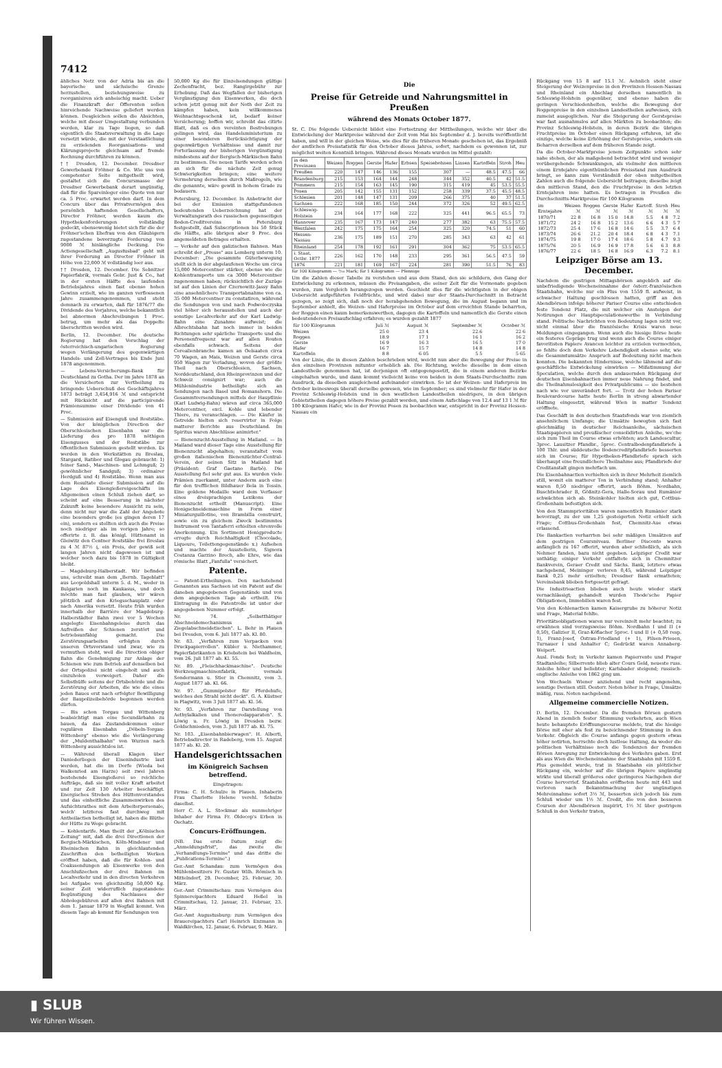7412
ähliches Netz von der Adria bis an die bayerische und sächsische Grenze herzustellen, beziehungsweise zu reorganisiren sich anheischig macht. Ueber die Finanzkraft der Offerenten sollen hinreichende Nachweise geliefert werden können. Desgleichen sollen die Absichten, welche mit dieser Umgestaltung verbunden werden, klar zu Tage liegen, so daß eigentlich die Staatsverwaltung in die Lage versetzt würde, die mit der Verstaatlichung zu erzielenden Reorganisations- und Klärungsprojecte gleichsam auf fremde Rechnung durchführen zu können.
†† Dresden, 12. December. Dresdner Gewerbebank Fröhner & Co. Wie uns von competenter Seite mitgetheilt wird, gestaltet sich die Concursmasse der Dresdner Gewerbebank derart ungünstig, daß für die Spareinleger eine Quote von nur ca. 5 Proc. erwartet werden darf. In dem Concurs über das Privatvermögen des persönlich haftenden Gesellschafters, Director Fröhner, werden kaum die Hypothekenforderungen vollständig gedeckt, ebensowenig bietet sich für die der Fröhner'schen Ehefrau von den Gläubigern zugestandene bevorzugte Forderung von 9000 ℳ hinlängliche Deckung. Die Actiengesellschaft „Augustusbad" geht mit ihrer Forderung an Director Fröhner in Höhe von 22,000 ℳ vollständig leer aus.
†† Dresden, 12. December. Die Sebnitzer Papierfabrik, vormals Gebr. Just & Co., hat in der ersten Hälfte des laufenden Betriebsjahres einen fast ebenso hohen Gewinn erzielt, wie im ganzen verflossenen Jahre zusammengenommen, und steht demnach zu erwarten, daß für 1876/77 die Dividende des Vorjahres, welche bekanntlich bei abnormen Abschreibungen 1 Proc. betrug, um mehr als das Doppelte überschritten werden wird.
Berlin, 12. December. Die deutsche Regierung hat den Vorschlag der österreichisch-ungarischen Regierung wegen Verlängerung des gegenwärtigen Handels- und Zoll-Vertrages bis Ende Juni 1878 angenommen.
— Lebens-Versicherungs-Bank für Deutschland zu Gotha. Der im Jahre 1878 an die Versicherten zur Vertheilung zu bringende Ueberschuß des Geschäftsjahres 1873 beträgt 3,454,916 ℳ und entspricht mit Rücksicht auf die participirende Prämiensumme einer Dividende von 41 Proc.
— Submission auf Eisenguß und Roststäbe. Von der königlichen Direction der Oberschlesischen Eisenbahn war die Lieferung des pro 1878 nöthigen Eisengusses und der Roststäbe zur öffentlichen Submission gestellt worden. Es werden in den Werkstätten zu Breslau, Stargard, Ratibor und Glogau gebraucht: 1) feiner Sand-, Maschinen- und Lehmguß; 2) gewöhnlicher Sandguß; 3) ordinairer Herdguß und 4) Roststäbe. Wenn man aus dem Resultate dieser Submission auf die Lage des Eisengießereigeschäfts im Allgemeinen einen Schluß ziehen darf, so scheint auf eine Besserung in nächster Zukunft keine besondere Aussicht zu sein, denn nicht nur war die Zahl der Angebote eine besonders große (es gingen deren 17 ein), sondern es stellten sich auch die Preise noch niedriger als im vorigen Jahre; so offerirte z. B. das königl. Hüttenamt in Gleiwitz den Centner Roststäbe frei Breslau zu 4 ℳ 87½ ₰, ein Preis, der gewiß seit langen Jahren nicht dagewesen ist und welcher noch dazu bis 1878 in Gültigkeit bleibt.
— Magdeburg-Halberstadt. Wir befinden uns, schreibt man dem „Bernb. Tageblatt" aus Leopoldshall unterm 5. d. M., weder in Bulgarien noch im Kaukasus, und doch möchte man fast glauben, wir wären plötzlich auf den Kriegsschauplatz oder nach Amerika versetzt. Heute früh wurden innerhalb der Barrière der Magdeburg-Halberstädter Bahn zwei vor 5 Wochen angelegte Eisenbahngeleise durch das Aufreißen der Schienen zerstört und betriebsunfähig gemacht. Die Zerstörungsarbeiten erfolgten durch unseren Ortsvorstand und zwar, wie zu vermuthen steht, weil die Direction obiger Bahn die Genehmigung zur Anlage der Schienen wie zum Betrieb auf denselben bei der Ortspolizei nicht eingeholt und auch einzuholen verweigert. Daher die Selbsthülfe seitens der Ortsbehörde und die Zerstörung der Arbeiten, die wie die eines jeden Baues erst nach erfolgter Bewilligung der Baupolizeibehörde begonnen werden dürfen.
— Bis schon Torgau und Wittenberg beabsichtigt man eine Secundärbahn zu bauen, da das Zustandekommen einer regulären Eisenbahn „Döbeln-Torgau-Wittenberg" ebenso wie die Verlängerung der „Muldenthalbahn" von Wurzen nach Wittenberg aussichtslos ist.
— Während überall Klagen über Daniederliegen der Eisenindustrie laut werden, hat die im Dorfe (Wieda bei Walkenried am Harze) seit zwei Jahren bestehende Eisengießerei so reichliche Aufträge, daß sie mit voller Kraft arbeitet und zur Zeit 130 Arbeiter beschäftigt. Energisches Streben des Hüttenvorstandes und das einheitliche Zusammenwirken des Aufsichtsrathes mit dem Arbeiterpersonale, welch' letzteres fast durchweg mit Antheilactien betheiligt ist, haben die Blüthe der Hütte zu Wege gebracht.
— Kohlentarife. Man theilt der „Kölnischen Zeitung" mit, daß die drei Directionen der Bergisch-Märkischen, Köln-Mindener und Rheinischen Bahn in gleichlautenden Zuschriften den betheiligten Werken eröffnet haben, daß die für Kohlen- und Coakssendungen ab Eisenwerke von den Anschlußzechen der drei Bahnen im Localverkehr und in den directen Verkehren bei Aufgabe von gleichzeitig 50,000 Kg. seiner Zeit widerruflich zugestandene Begünstigung des Nachlasses der Abholegebühren auf allen drei Bahnen mit dem 1. Januar 1879 in Wegfall kommt. Von diesem Tage ab kommt für Sendungen von
50,000 Kg die für Einzelsendungen gültige Zechenfracht, bez. Rangirgebühr zur Erhebung. Daß das Wegfallen der bisherigen Vergünstigung den Eisenwerken, die doch schon jetzt genug mit der Noth der Zeit zu kämpfen haben, kein willkommenes Weihnachtsgeschenk ist, bedarf keiner Versicherung; hoffen wir, schreibt das citirte Blatt, daß es den vereinten Bestrebungen gelingen wird, das Handelsministerium zu einer besonderen Berücksichtigung der gegenwärtigen Verhältnisse und damit zur Forterlassung der bisherigen Vergünstigung mindestens auf der Bergisch-Märkischen Bahn zu bestimmen. Die neuen Tarife werden schon an sich für die nächste Zeit genug Schwierigkeiten bringen; eine weitere Vermehrung derselben durch Maßregeln, wie die genannte, wäre gewiß in hohem Grade zu bedauern.
Petersburg, 12. December. In Anbetracht der bei der Emission stattgefundenen bedeutenden Ueberzeichnung hat der Verwaltungsrath des russischen gegenseitigen Boden-Creditvereins in Petersburg festgestellt, daß Subscriptionen bis 50 Stück die Hälfte, alle übrigen aber 9 Proc. des angemeldeten Betrages erhalten.
— Verkehr auf den galizischen Bahnen. Man schreibt der „Presse" aus Lemberg unterm 10. December: „Die gesammte Güterbewegung stellt sich in der abgelaufenen Woche um circa 15,000 Metercentner stärker, ebenso wie die Kohlentransporte um ca 3000 Metercentner zugenommen haben; rücksichtlich der Zuzüge ist auf den Linien der Czernowitz-Jassy Bahn eine ansehnlichere Transportabnahme von ca. 35 000 Metercentner zu constatiren, während die Sendungen von und nach Podwoloczyska viel höher sich herausstellen und auch der sonstige Localverkehr auf der Karl Ludwig-Bahn eine Zunahme aufweist; die Albrechtsbahn hat noch immer in beiden Richtungen sehr spärliche Transporte und die Personenfrequenz war auf allen Routen ebenfalls schwach. Seitens der Cerealienbranche kamen an Oelsaaten circa 70 Wagen, an Mais, Weizen und Gerste circa 950 Wagen zur Verladung, wovon der größte Theil nach Oberschlesien, Sachsen, Norddeutschland, den Rheinprovinzen und der Schweiz consignirt war; auch die Mühlenindustrie betheiligte sich an Sendungen nach Basel und Romanshorn. Die Gesammtversendungen mittels der Hauptlinie (Karl Ludwig-Bahn) wären auf circa 365,000 Metercentner, excl. Kohle und lebender Thiere, zu veranschlagen. — Die Käufer in Getreide hielten sich reservirter in Folge matterer Berichte aus Deutschland. Im Spiritus waren Abschlüsse animirter."
— Bienenzucht-Ausstellung in Mailand. — In Mailand ward dieser Tage eine Ausstellung für Bienenzucht abgehalten; veranstaltet vom großen italienischen Bienenzüchter-Central-Verein, der seinen Sitz in Mailand hat (Präsident: Graf Gaetano Barbò). Die Ausstellung fiel sehr gut aus. Es wurden viele Prämien zuerkannt, unter Anderm auch eine für den trefflichen Bildhauer Bela in Tessin. Eine goldene Medaille ward dem Verfasser eines dreisprachigen Lexikons der Bienenzucht ertheilt (Manuscript). Eine Honigschneidemaschine in Form einer Miniaturguillotine, von Brambilla construirt, sowie ein zu gleichem Zweck bestimmtes Instrument von Tantaferri erhielten ehrenvolle Anerkennung. Ein Sortiment Honigproducte erregte durch Reichhaltigkeit (Chocolade, Liqueure, Toilettengegenstände x.) Aufsehen und machte der Ausstellerin, Signora Costanza Garzino Brech, alle Ehre, wie das römische Blatt „Fanfulla" versichert.
Patente.
— Patent-Ertheilungen. Den nachstehend Genannten aus Sachsen ist ein Patent auf die daneben angegebenen Gegenstände und von dem angegebenen Tage ab ertheilt. Die Eintragung in die Patentrolle ist unter der angegebenen Nummer erfolgt.
Nr. 74. „Selbstthätiger Abschneidemechanismus an Ziegelabschneidetischen". L. Behr in Plauen bei Dresden, vom 6. Juli 1877 ab. Kl. 80.
Nr. 83. „Verfahren zum Verpacken von Druckpapierrollen". Kübler u. Niethammer, Papierfabrikanten in Kriebstein bei Waldheim, vom 26. Juli 1877 ab. Kl. 55.
Nr. 89. „Fleischhackmaschine". Deutsche Werkzeugmaschinenfabrik, vormals Sondermann u. Stier in Chemnitz, vom 3. August 1877 ab. Kl. 66.
Nr. 97. „Gummipolster für Pferdehufe, welches den Strahl nicht deckt". G. A. Küstner in Plagwitz, vom 3 Juli 1877 ab. Kl. 56.
Nr. 93. „Verfahren zur Darstellung von Aethylalkalien und Thoneredapparaten". S. Löwig u. Fr. Löwig in Dresden bezw. Goldschmieden, vom 3. Juli 1877 ab. Kl. 75.
Nr. 103. „Eisenbahnbierwagen". H. Alberti, Betriebsdirector in Radeberg, vom 15. August 1877 ab. Kl. 20.
Handelsgerichtssachen
im Königreich Sachsen betreffend.
Eingetragen:
Firma: C. H. Schulze in Plauen. Inhaberin Frau Charlotte Helene verehl. Schulze daselbst.
Herr C. A. L. Stockmar als nunmehriger Inhaber der Firma Fr. Oldecop's Erben in Oschatz.
Concurs-Eröffnungen.
(NB. Das erste Datum zeigt die „Anmeldungsfrist", das zweite die „Verhandlungs-Termine" und das dritte die „Publications-Termine".)
Ger.-Amt Schandau: zum Vermögen des Mühlenbesitzers Fr. Gustav Wilh. Römisch in Mittelndorf, 29. December, 25. Februar, 30. März.
Ger.-Amt Crimmitschau: zum Vermögen des Spinnereipachters Eduard Heßel in Crimmitschau, 12. Januar, 21. Februar, 23. März.
Ger.-Amt Augustusburg: zum Vermögen des Brauereipachters Carl Heinrich Enzmann in Waldkirchen, 12. Januar, 6. Februar, 9. März.
Die
Preise für Getreide und Nahrungsmittel in Preußen
während des Monats October 1877.
St. C. Die folgende Uebersicht bildet eine Fortsetzung der Mittheilungen, welche wir über die Entwickelung der Marktpreise während der Zeit vom Mai bis September d. J. bereits veröffentlicht haben, und will in der gleichen Weise, wie dies für die früheren Monate geschehen ist, das Ergebniß der amtlichen Preisstatistik für den October dieses Jahres, sofort, nachdem es gewonnen ist, zur möglichst weiten Kenntniß bringen. Während dieses Monats wurden im Mittel gezahlt:
| in den Provinzen | Weizen | Roggen | Gerste | Hafer | Erbsen | Speisebohnen | Linsen | Kartoffeln | Stroh | Heu |
| --- | --- | --- | --- | --- | --- | --- | --- | --- | --- | --- |
| Preußen | 220 | 147 | 146 | 136 | 155 | 307 | — | 48.5 | 47.5 | 66 |
| Brandenburg | 215 | 153 | 164 | 144 | 248 | 344 | 352 | 40.5 | 42 | 51.5 |
| Pommern | 215 | 154 | 163 | 145 | 190 | 315 | 419 | 45 | 53.5 | 55.5 |
| Posen | 205 | 142 | 155 | 131 | 152 | 258 | 339 | 37.5 | 45.5 | 48.5 |
| Schlesien | 201 | 148 | 147 | 131 | 209 | 266 | 375 | 40 | 37 | 51.5 |
| Sachsen | 222 | 168 | 185 | 150 | 244 | 372 | 326 | 52 | 49.5 | 62.5 |
| Schleswig-Holstein | 234 | 164 | 177 | 168 | 222 | 325 | 441 | 96.5 | 65.5 | 73 |
| Hannover | 235 | 167 | 173 | 147 | 240 | 277 | 382 | 63 | 75.5 | 57.5 |
| Westfalen | 242 | 175 | 175 | 164 | 254 | 325 | 320 | 74.5 | 51 | 60 |
| Hessen-Nassau | 236 | 175 | 189 | 151 | 270 | 285 | 343 | 63 | 42 | 61 |
| Rheinland | 254 | 178 | 192 | 161 | 291 | 304 | 362 | 75 | 53.5 | 65.5 |
| i. Staat, Octbr. 1877 | 226 | 162 | 170 | 148 | 233 | 295 | 361 | 56.5 | 47.5 | 59 |
| 1876 | 221 | 181 | 169 | 167 | 224 | 281 | 390 | 51.5 | 76 | 83 |
für 100 Kilogramm — ¹/₁₀ Mark; für 1 Kilogramm — Pfennige
Um die Zahlen dieser Tabelle zu verstehen und aus dem Stand, den sie schildern, den Gang der Entwickelung zu erkennen, müssen die Preisangaben, die seiner Zeit für die Vormonate gegeben wurden, zum Vergleich herangezogen werden. Geschieht dies für die wichtigsten in der obigen Uebersicht aufgeführten Feldfrüchte, und wird dabei nur der Staats-Durchschnitt in Betracht gezogen, so zeigt sich, daß noch der herabgehenden Bewegung, die im August begann und im September anhielt, die Weizen- und Haferpreise im October auf dem erreichten Stande beharrten, der Roggen einen kaum bemerkenswerthen, dagegen die Kartoffeln und namentlich die Gerste einen bedeutenderen Preisaufschlag erfahren; es wurden gezahlt 1877
| für 100 Kilogramm | Juli ℳ | August ℳ | September ℳ | October ℳ |
| --- | --- | --- | --- | --- |
| Weizen | 25 0 | 23 4 | 22.6 | 22 6 |
| Roggen | 18.9 | 17 1 | 16 1 | 16 2 |
| Gerste | 16 9 | 16 3 | 16 5 | 17 0 |
| Hafer | 16 7 | 15 7 | 14 8 | 14 8 |
| Kartoffeln | 8 8 | 6 05 | 5 5 | 5 65 |
Von der Linie, die in diesen Zahlen beschrieben wird, weicht nun aber die Bewegung der Preise in den einzelnen Provinzen mitunter erheblich ab. Die Richtung, welche dieselbe in dem einen Landestheile genommen hat, ist derjenigen oft entgegengesetzt, die in einem anderen Bezirke eingehalten wurde, und dann kommt vielleicht keine von beiden in dem Staats-Durchschnitte zum Ausdruck, da dieselben ausgleichend aufeinander einwirken. So ist der Weizen- und Haferpreis im October keineswegs überall derselbe gewesen, wie im September; es sind vielmehr für Hafer in der Provinz Schleswig-Holstein und in den westlichen Landestheilen niedrigere, in den übrigen Gebietstheilen dagegen höhere Preise gezahlt worden, und einem Aufschlage von 12.4 auf 13 1 ℳ für 100 Kilogramm Hafer, wie in der Provinz Posen zu beobachten war, entspricht in der Provinz Hessen-Nassau ein
Rückgang von 15 8 auf 15.1 ℳ. Aehnlich steht einer Steigerung der Weizenpreise in den Provinzen Hessen-Nassau und Rheinland ein Abschlag derselben namentlich in Schleswig-Holstein gegenüber, und ebenso haben die geringen Verschiedenheiten, welche die Bewegung der Roggenpreise in den einzelnen Landestheilen aufweisen, sich zumeist ausgeglichen. Nur die Steigerung der Gerstepreise war fast ausnahmslos auf allen Märkten zu beobachten; die Provinz Schleswig-Holstein, in deren Bezirk die übrigen Fruchtpreise im October einen Rückgang erfuhren, ist die einzige, welche keine Erhöhung der Gerstepreise, sondern ein Beharren derselben auf dem früheren Stande zeigt.
Da die October-Marktpreise jenem Zeitpunkte schon sehr nahe stehen, der als maßgebend betrachtet wird und weniger vorübergehende Schwankungen, als vielmehr den mittleren einem Erntejahre eigenthümlichen Preisstand zum Ausdruck bringt, so kann zum Verständniß der oben mitgetheilten Zahlen auch die folgende Uebersicht beitragen; dieselbe zeigt den mittleren Stand, den die Fruchtpreise in den letzten Erntejahren inne hatten. Es betragen in Preußen die Durchschnitts-Marktpreise für 100 Kilogramm
| im Erntejahre | Weizen ℳ | Roggen ℳ | Gerste ℳ | Hafer ℳ | Kartoff. ℳ | Stroh ℳ | Heu ℳ |
| --- | --- | --- | --- | --- | --- | --- | --- |
| 1870/71 | 22 8 | 16 8 | 15 0 | 14.8 | 5.5 | 4 8 | 7.2 |
| 1871/72 | 24 2 | 16 8 | 15 2 | 13.6 | 6 6 | 4 3 | 5 7 |
| 1872/73 | 25 4 | 17 6 | 16 8 | 14 6 | 5 5 | 3.7 | 6 4 |
| 1873/74 | 26 6 | 21.2 | 20 4 | 18.4 | 6 8 | 4 3 | 7.1 |
| 1874/75 | 19 8 | 17 0 | 17 4 | 18 6 | 5 8 | 4.7 | 9.3 |
| 1875/76 | 20 5 | 16.9 | 16 9 | 17 8 | 5 6 | 6 3 | 8.8 |
| 1876/77 | 22 6 | 18 5 | 16 8 | 16.9 | 6.3 | 7.2 | 8.1 |
Leipziger Börse am 13. December.
Nachdem die gestrigen Mittagsbörsen angeblich auf die unbefriedigende Wocheneinnahme der österr.-französischen Staatsbahn, welche nur ein Plus von 1559 fl. aufweist, in schwacher Haltung geschlossen hatten, griff an den Abendbörsen infolge höherer Pariser Course eine entschieden feste Tendenz Platz, die mit welcher ein Ansteigen der Notirungen der Hauptspeculationswerthe in Verbindung stand. Politische Nachrichten von Bedeutung lagen nicht vor, nicht einmal über die französische Krisis waren neue Meldungen eingegangen. Wenn auch die hiesige Börse heute ein festeres Gepräge trug und wenn auch die Course einiger favoritisten Papiere Avancen leichter zu erzielen vermochten, so fehlte doch dem Verkehre Lebendigkeit ebenso sehr, wie die Gesammtumsätze Anspruch auf Bedeutung nicht machen konnten. Die bekannten Hindernisse, welche lähmend auf die geschäftliche Entwickelung einwirken — Mißstimmung der Speculation, welche durch den andauernden Rückgang der deutschen Eisenbahnactien immer neue Nahrung findet, und die Theilnahmslosigkeit des Privatpublicums — sie bestehen nach wie vor unverändert fort. — Trotz der hohen Pariser Boulevardcourse hatte heute Berlin in streng abwartender Haltung eingesetzt, während Wien in matter Tendenz eröffnete.
Das Geschäft in den deutschen Staatsfonds war von ziemlich ansehnlichem Umfange; die Umsätze bewegten sich fast gleichmäßig in deutscher Reichsanleihe, sächsischen Staatspapieren und preußischer consolidirten Anleihe, we'che sich zum Theil im Course etwas erhöhten; auch Landescultur, 3proc. Lausitzer Pfandbr., 5proc. Centralbodenpfandbriefe à 100 Thlr. und süddeutsche Bodencreditpfandbriefe besserten sich im Course; für Hypotheken-Pfandbriefe sprach sich überhaupt eine freundlichere Theilnahme aus; Pfandbriefe der Creditanstalt gingen mehrfach um.
Die Eisenbahnactien verhielten sich in ihrer Mehrheit ziemlich still, womit ein matterer Ton in Verbindung stand; Anhalter waren 0,50 niedriger offerirt, auch Böhm. Nordbahn, Buschtiehrader B, Gößnitz-Gera, Halle-Sorau und Rumänier schwächten sich ab. Steinkohler hielten sich gut, Cottbus-Großenhain befestigten sich.
Von den Stammprioritäten waren namentlich Rumänier stark bevorzugt, zu der um 1,25 gesteigerten Notiz erhielt sich Frage; Cottbus-Großenhain fest, Chemnitz-Aue etwas erlassend.
Die Bankactien verharrten bei sehr mäßigen Umsätzen auf dem gestrigen Coursniveau. Berliner Disconto waren anfänglich zu 167 offerirt, wurden aber schließlich, als sich Nehmer fanden, bazu nicht gegeben. Leipziger Credit war unthätig; einiger Verkehr entfaltete sich in Chemnitzer Bankverein, Geraer Credit und Sächs. Bank, letztere etwas nachgebend, Meininger verloren 0,45, während Leipziger Bank 0,25 mehr erzielten; Dresdner Bank ermatteten; Vereinsbank blieben fortgesetzt gefragt.
Die Industrieactien blieben auch heute wieder stark vernachlässigt; gehandelt wurden Thode'sche Papier Obligationen, Immobilien waren fest.
Von den Kohlenactien kamen Kaisergrube zu höherer Notiz und Frage, Material fehlte.
Prioritätsobligationen waren nur vereinzelt mehr beachtet; zu erwähnen sind vorzugsweise Böhm. Nordbahn I und II (+ 0,50), Galizier II, Graz-Köflacher 5proc. I und II (+ 0,50 resp. 1), Franz-Josef, Ostrau-Friedland (+ 1), Pilsen-Priesen, Turnauer I und Anhalter C; Gedrückt waren Annaberg-Weipert.
Ausl. Fonds fest; in Verkehr kamen Papierrente und Prager Stadtanleihe; Silberrente blieb alter Cours Geld, neueste russ. Anleihe höher und beliebter; Karlsbader steigend; russisch-englische Anleihe von 1862 ging um.
Von Wechseln Wiener anziehend und recht angenehm, sonstige Devisen still. Oesterr. Noten höher in Frage, Umsätze mäßig, russ. Noten nachgebend.
Allgemeine commercielle Notizen.
D. Berlin, 12. December. Da die fremden Börsen gestern Abend in ziemlich fester Stimmung verkehrten, auch Wien heute behauptete Eröffnungscourse meldete, trat die hiesige Börse mit eher als fest zu bezeichnender Stimmung in den Verkehr. Obgleich die Course anfangs gegen gestern etwas höher notirten, herrschte doch lustlose Haltung, da weder die politischen Verhältnisse noch die Tendenzen der fremden Börsen Anregung zur Entwickelung des Verkehrs gaben. Erst als aus Wien die Wocheneinnahme der Staatsbahn mit 1559 fl. Plus gemeldet wurde, trat in Staatsbahn ein plötzlicher Rückgang ein, welcher auf die übrigen Papiere ungünstig wirkte und überall größeres oder geringeres Nachgeben der Course hervorrief. Staatsbahn eröffneten heute mit 443 und verloren nach Bekanntmachung der ungünstigen Mehreinnahme sofort 3½ ℳ, besserten sich jedoch bis zum Schluß wieder um 1½ ℳ. Credit, die von den besseren Coursen der Abendbörsen inspirirt, 1½ ℳ über gestrigem Schluß in den Verkehr traten,
▮ SLUB
Wir führen Wissen.